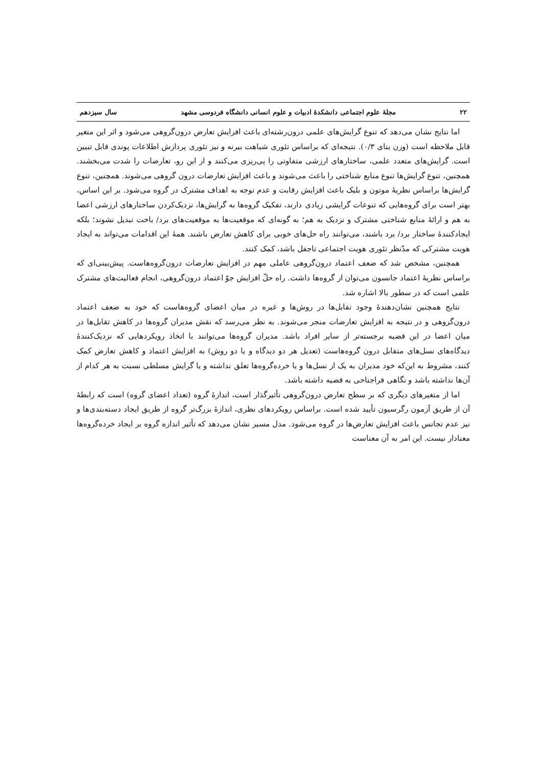۲۲ مجلهٔ علوم اجتماعی دانشکدهٔ ادبیات و علوم انسانی دانشگاه فردوسی مشهد سال سیزدهم
اما نتایج نشان می‌دهد که تنوع گرایش‌های علمی درون‌رشته‌ای باعث افزایش تعارض درون‌گروهی می‌شود و اثر این متغیر قابل ملاحظه است (وزن بتای ۰/۳). نتیجه‌ای که براساس تئوری شباهت بیرنه و نیز تئوری پردازش اطلاعات پوندی قابل تبیین است. گرایش‌های متعدد علمی، ساختارهای ارزشی متفاوتی را پی‌ریزی می‌کنند و از این رو، تعارضات را شدت می‌بخشند. همچنین، تنوع گرایش‌ها تنوع منابع شناختی را باعث می‌شوند و باعث افزایش تعارضات درون گروهی می‌شوند. همچنین، تنوع گرایش‌ها براساس نظریهٔ موتون و بلیک باعث افزایش رقابت و عدم توجه به اهداف مشترک در گروه می‌شود. بر این اساس، بهتر است برای گروه‌هایی که تنوعات گرایشی زیادی دارند، تفکیک گروه‌ها به گرایش‌ها، نزدیک‌کردن ساختارهای ارزشی اعضا به هم و ارائهٔ منابع شناختی مشترک و نزدیک به هم؛ به گونه‌ای که موقعیت‌ها به موقعیت‌های برد/ باخت تبدیل نشوند؛ بلکه ایجادکنندهٔ ساختار برد/ برد باشند، می‌توانند راه حل‌های خوبی برای کاهش تعارض باشند. همهٔ این اقدامات می‌تواند به ایجاد هویت مشترکی که مدّنظر تئوری هویت اجتماعی تاجفل باشد، کمک کنند.
همچنین، مشخص شد که ضعف اعتماد درون‌گروهی عاملی مهم در افزایش تعارضات درون‌گروه‌هاست. پیش‌بینی‌ای که براساس نظریهٔ اعتماد جانسون می‌توان از گروه‌ها داشت. راه حلّ افزایش جوّ اعتماد درون‌گروهی، انجام فعالیت‌های مشترک علمی است که در سطور بالا اشاره شد.
نتایج همچنین نشان‌دهندهٔ وجود تقابل‌ها در روش‌ها و غیره در میان اعضای گروه‌هاست که خود به ضعف اعتماد درون‌گروهی و در نتیجه به افزایش تعارضات منجر می‌شوند. به نظر می‌رسد که نقش مدیران گروه‌ها در کاهش تقابل‌ها در میان اعضا در این قضیه برجسته‌تر از سایر افراد باشد. مدیران گروه‌ها می‌توانند با اتخاذ رویکردهایی که نزدیک‌کنندهٔ دیدگاه‌های نسل‌های متقابل درون گروه‌هاست (تعدیل هر دو دیدگاه و یا دو روش) به افزایش اعتماد و کاهش تعارض کمک کنند، مشروط به این‌که خود مدیران به یک از نسل‌ها و یا خرده‌گروه‌ها تعلق نداشته و یا گرایش مسلطی نسبت به هر کدام از آن‌ها نداشته باشد و نگاهی فراجناحی به قضیه داشته باشد.
اما از متغیرهای دیگری که بر سطح تعارض درون‌گروهی تأثیرگذار است، اندازهٔ گروه (تعداد اعضای گروه) است که رابطهٔ آن از طریق آزمون رگرسیون تأیید شده است. براساس رویکردهای نظری، اندازهٔ بزرگ‌تر گروه از طریق ایجاد دسته‌بندی‌ها و نیز عدم تجانس باعث افزایش تعارض‌ها در گروه می‌شود. مدل مسیر نشان می‌دهد که تأثیر اندازه گروه بر ایجاد خرده‌گروه‌ها معنادار نیست. این امر به آن معناست